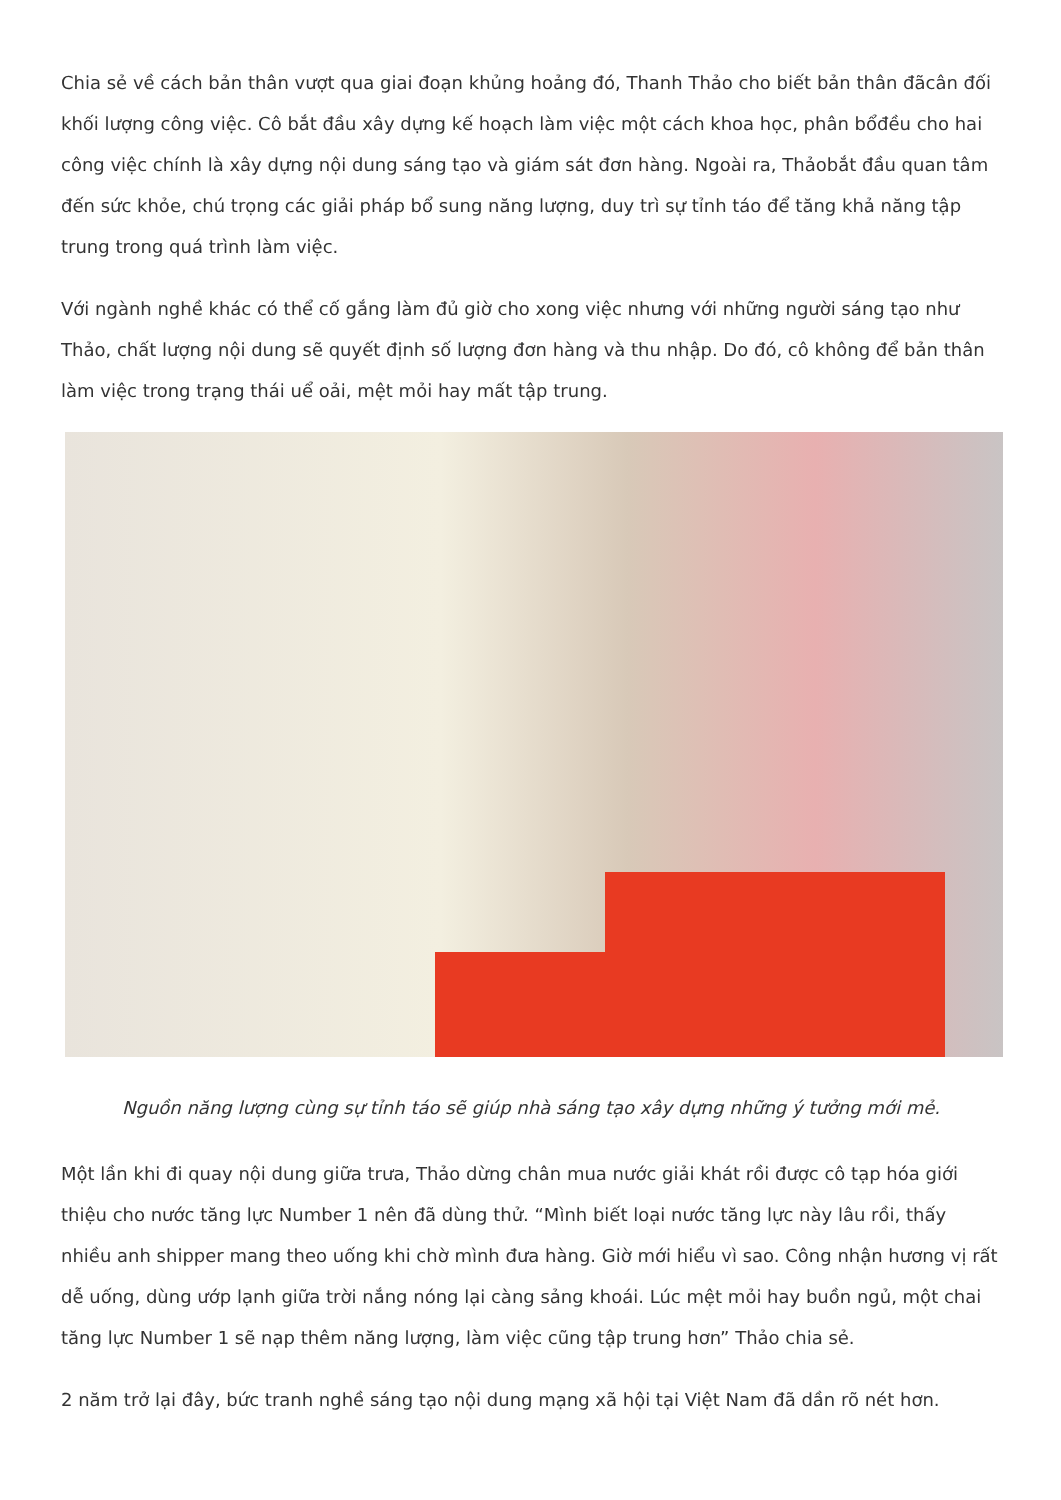Chia sẻ về cách bản thân vượt qua giai đoạn khủng hoảng đó, Thanh Thảo cho biết bản thân đãcân đối khối lượng công việc. Cô bắt đầu xây dựng kế hoạch làm việc một cách khoa học, phân bổđều cho hai công việc chính là xây dựng nội dung sáng tạo và giám sát đơn hàng. Ngoài ra, Thảobắt đầu quan tâm đến sức khỏe, chú trọng các giải pháp bổ sung năng lượng, duy trì sự tỉnh táo để tăng khả năng tập trung trong quá trình làm việc.
Với ngành nghề khác có thể cố gắng làm đủ giờ cho xong việc nhưng với những người sáng tạo như Thảo, chất lượng nội dung sẽ quyết định số lượng đơn hàng và thu nhập. Do đó, cô không để bản thân làm việc trong trạng thái uể oải, mệt mỏi hay mất tập trung.
Nguồn năng lượng cùng sự tỉnh táo sẽ giúp nhà sáng tạo xây dựng những ý tưởng mới mẻ.
Một lần khi đi quay nội dung giữa trưa, Thảo dừng chân mua nước giải khát rồi được cô tạp hóa giới thiệu cho nước tăng lực Number 1 nên đã dùng thử. “Mình biết loại nước tăng lực này lâu rồi, thấy nhiều anh shipper mang theo uống khi chờ mình đưa hàng. Giờ mới hiểu vì sao. Công nhận hương vị rất dễ uống, dùng ướp lạnh giữa trời nắng nóng lại càng sảng khoái. Lúc mệt mỏi hay buồn ngủ, một chai tăng lực Number 1 sẽ nạp thêm năng lượng, làm việc cũng tập trung hơn” Thảo chia sẻ.
2 năm trở lại đây, bức tranh nghề sáng tạo nội dung mạng xã hội tại Việt Nam đã dần rõ nét hơn.